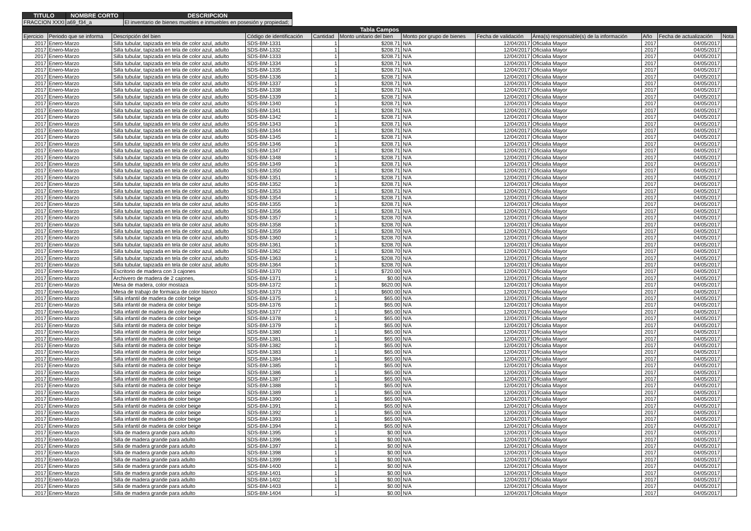| TITULO | NOMBRE CORTO | DESCRIPCION |
| --- | --- | --- |
| FRACCION XXXI | a69_f34_a | El inventario de bienes muebles e inmuebles en posesión y propiedad; |
| Tabla Campos | | | | | | | | | | | |
| Ejercicio | Periodo que se informa | Descripción del bien | Código de identificación | Cantidad | Monto unitario del bien | Monto por grupo de bienes | Fecha de validación | Área(s) responsable(s) de la información | Año | Fecha de actualización | Nota |
| 2017 | Enero-Marzo | Silla tubular, tapizada en tela de color azul, adulto | SDS-BM-1331 | 1 | $208.71 | N/A | 12/04/2017 | Oficialia Mayor | 2017 | 04/05/2017 | |
| 2017 | Enero-Marzo | Silla tubular, tapizada en tela de color azul, adulto | SDS-BM-1332 | 1 | $208.71 | N/A | 12/04/2017 | Oficialia Mayor | 2017 | 04/05/2017 | |
| 2017 | Enero-Marzo | Silla tubular, tapizada en tela de color azul, adulto | SDS-BM-1333 | 1 | $208.71 | N/A | 12/04/2017 | Oficialia Mayor | 2017 | 04/05/2017 | |
| 2017 | Enero-Marzo | Silla tubular, tapizada en tela de color azul, adulto | SDS-BM-1334 | 1 | $208.71 | N/A | 12/04/2017 | Oficialia Mayor | 2017 | 04/05/2017 | |
| 2017 | Enero-Marzo | Silla tubular, tapizada en tela de color azul, adulto | SDS-BM-1335 | 1 | $208.71 | N/A | 12/04/2017 | Oficialia Mayor | 2017 | 04/05/2017 | |
| 2017 | Enero-Marzo | Silla tubular, tapizada en tela de color azul, adulto | SDS-BM-1336 | 1 | $208.71 | N/A | 12/04/2017 | Oficialia Mayor | 2017 | 04/05/2017 | |
| 2017 | Enero-Marzo | Silla tubular, tapizada en tela de color azul, adulto | SDS-BM-1337 | 1 | $208.71 | N/A | 12/04/2017 | Oficialia Mayor | 2017 | 04/05/2017 | |
| 2017 | Enero-Marzo | Silla tubular, tapizada en tela de color azul, adulto | SDS-BM-1338 | 1 | $208.71 | N/A | 12/04/2017 | Oficialia Mayor | 2017 | 04/05/2017 | |
| 2017 | Enero-Marzo | Silla tubular, tapizada en tela de color azul, adulto | SDS-BM-1339 | 1 | $208.71 | N/A | 12/04/2017 | Oficialia Mayor | 2017 | 04/05/2017 | |
| 2017 | Enero-Marzo | Silla tubular, tapizada en tela de color azul, adulto | SDS-BM-1340 | 1 | $208.71 | N/A | 12/04/2017 | Oficialia Mayor | 2017 | 04/05/2017 | |
| 2017 | Enero-Marzo | Silla tubular, tapizada en tela de color azul, adulto | SDS-BM-1341 | 1 | $208.71 | N/A | 12/04/2017 | Oficialia Mayor | 2017 | 04/05/2017 | |
| 2017 | Enero-Marzo | Silla tubular, tapizada en tela de color azul, adulto | SDS-BM-1342 | 1 | $208.71 | N/A | 12/04/2017 | Oficialia Mayor | 2017 | 04/05/2017 | |
| 2017 | Enero-Marzo | Silla tubular, tapizada en tela de color azul, adulto | SDS-BM-1343 | 1 | $208.71 | N/A | 12/04/2017 | Oficialia Mayor | 2017 | 04/05/2017 | |
| 2017 | Enero-Marzo | Silla tubular, tapizada en tela de color azul, adulto | SDS-BM-1344 | 1 | $208.71 | N/A | 12/04/2017 | Oficialia Mayor | 2017 | 04/05/2017 | |
| 2017 | Enero-Marzo | Silla tubular, tapizada en tela de color azul, adulto | SDS-BM-1345 | 1 | $208.71 | N/A | 12/04/2017 | Oficialia Mayor | 2017 | 04/05/2017 | |
| 2017 | Enero-Marzo | Silla tubular, tapizada en tela de color azul, adulto | SDS-BM-1346 | 1 | $208.71 | N/A | 12/04/2017 | Oficialia Mayor | 2017 | 04/05/2017 | |
| 2017 | Enero-Marzo | Silla tubular, tapizada en tela de color azul, adulto | SDS-BM-1347 | 1 | $208.71 | N/A | 12/04/2017 | Oficialia Mayor | 2017 | 04/05/2017 | |
| 2017 | Enero-Marzo | Silla tubular, tapizada en tela de color azul, adulto | SDS-BM-1348 | 1 | $208.71 | N/A | 12/04/2017 | Oficialia Mayor | 2017 | 04/05/2017 | |
| 2017 | Enero-Marzo | Silla tubular, tapizada en tela de color azul, adulto | SDS-BM-1349 | 1 | $208.71 | N/A | 12/04/2017 | Oficialia Mayor | 2017 | 04/05/2017 | |
| 2017 | Enero-Marzo | Silla tubular, tapizada en tela de color azul, adulto | SDS-BM-1350 | 1 | $208.71 | N/A | 12/04/2017 | Oficialia Mayor | 2017 | 04/05/2017 | |
| 2017 | Enero-Marzo | Silla tubular, tapizada en tela de color azul, adulto | SDS-BM-1351 | 1 | $208.71 | N/A | 12/04/2017 | Oficialia Mayor | 2017 | 04/05/2017 | |
| 2017 | Enero-Marzo | Silla tubular, tapizada en tela de color azul, adulto | SDS-BM-1352 | 1 | $208.71 | N/A | 12/04/2017 | Oficialia Mayor | 2017 | 04/05/2017 | |
| 2017 | Enero-Marzo | Silla tubular, tapizada en tela de color azul, adulto | SDS-BM-1353 | 1 | $208.71 | N/A | 12/04/2017 | Oficialia Mayor | 2017 | 04/05/2017 | |
| 2017 | Enero-Marzo | Silla tubular, tapizada en tela de color azul, adulto | SDS-BM-1354 | 1 | $208.71 | N/A | 12/04/2017 | Oficialia Mayor | 2017 | 04/05/2017 | |
| 2017 | Enero-Marzo | Silla tubular, tapizada en tela de color azul, adulto | SDS-BM-1355 | 1 | $208.71 | N/A | 12/04/2017 | Oficialia Mayor | 2017 | 04/05/2017 | |
| 2017 | Enero-Marzo | Silla tubular, tapizada en tela de color azul, adulto | SDS-BM-1356 | 1 | $208.71 | N/A | 12/04/2017 | Oficialia Mayor | 2017 | 04/05/2017 | |
| 2017 | Enero-Marzo | Silla tubular, tapizada en tela de color azul, adulto | SDS-BM-1357 | 1 | $208.70 | N/A | 12/04/2017 | Oficialia Mayor | 2017 | 04/05/2017 | |
| 2017 | Enero-Marzo | Silla tubular, tapizada en tela de color azul, adulto | SDS-BM-1358 | 1 | $208.70 | N/A | 12/04/2017 | Oficialia Mayor | 2017 | 04/05/2017 | |
| 2017 | Enero-Marzo | Silla tubular, tapizada en tela de color azul, adulto | SDS-BM-1359 | 1 | $208.70 | N/A | 12/04/2017 | Oficialia Mayor | 2017 | 04/05/2017 | |
| 2017 | Enero-Marzo | Silla tubular, tapizada en tela de color azul, adulto | SDS-BM-1360 | 1 | $208.70 | N/A | 12/04/2017 | Oficialia Mayor | 2017 | 04/05/2017 | |
| 2017 | Enero-Marzo | Silla tubular, tapizada en tela de color azul, adulto | SDS-BM-1361 | 1 | $208.70 | N/A | 12/04/2017 | Oficialia Mayor | 2017 | 04/05/2017 | |
| 2017 | Enero-Marzo | Silla tubular, tapizada en tela de color azul, adulto | SDS-BM-1362 | 1 | $208.70 | N/A | 12/04/2017 | Oficialia Mayor | 2017 | 04/05/2017 | |
| 2017 | Enero-Marzo | Silla tubular, tapizada en tela de color azul, adulto | SDS-BM-1363 | 1 | $208.70 | N/A | 12/04/2017 | Oficialia Mayor | 2017 | 04/05/2017 | |
| 2017 | Enero-Marzo | Silla tubular, tapizada en tela de color azul, adulto | SDS-BM-1364 | 1 | $208.70 | N/A | 12/04/2017 | Oficialia Mayor | 2017 | 04/05/2017 | |
| 2017 | Enero-Marzo | Escritorio de madera con 3 cajones | SDS-BM-1370 | 1 | $720.00 | N/A | 12/04/2017 | Oficialia Mayor | 2017 | 04/05/2017 | |
| 2017 | Enero-Marzo | Archivero de madera de 2 cajones, | SDS-BM-1371 | 1 | $0.00 | N/A | 12/04/2017 | Oficialia Mayor | 2017 | 04/05/2017 | |
| 2017 | Enero-Marzo | Mesa de madera, color mostaza | SDS-BM-1372 | 1 | $620.00 | N/A | 12/04/2017 | Oficialia Mayor | 2017 | 04/05/2017 | |
| 2017 | Enero-Marzo | Mesa de trabajo de formaica de color blanco | SDS-BM-1373 | 1 | $600.00 | N/A | 12/04/2017 | Oficialia Mayor | 2017 | 04/05/2017 | |
| 2017 | Enero-Marzo | Silla infantil de madera de color beige | SDS-BM-1375 | 1 | $65.00 | N/A | 12/04/2017 | Oficialia Mayor | 2017 | 04/05/2017 | |
| 2017 | Enero-Marzo | Silla infantil de madera de color beige | SDS-BM-1376 | 1 | $65.00 | N/A | 12/04/2017 | Oficialia Mayor | 2017 | 04/05/2017 | |
| 2017 | Enero-Marzo | Silla infantil de madera de color beige | SDS-BM-1377 | 1 | $65.00 | N/A | 12/04/2017 | Oficialia Mayor | 2017 | 04/05/2017 | |
| 2017 | Enero-Marzo | Silla infantil de madera de color beige | SDS-BM-1378 | 1 | $65.00 | N/A | 12/04/2017 | Oficialia Mayor | 2017 | 04/05/2017 | |
| 2017 | Enero-Marzo | Silla infantil de madera de color beige | SDS-BM-1379 | 1 | $65.00 | N/A | 12/04/2017 | Oficialia Mayor | 2017 | 04/05/2017 | |
| 2017 | Enero-Marzo | Silla infantil de madera de color beige | SDS-BM-1380 | 1 | $65.00 | N/A | 12/04/2017 | Oficialia Mayor | 2017 | 04/05/2017 | |
| 2017 | Enero-Marzo | Silla infantil de madera de color beige | SDS-BM-1381 | 1 | $65.00 | N/A | 12/04/2017 | Oficialia Mayor | 2017 | 04/05/2017 | |
| 2017 | Enero-Marzo | Silla infantil de madera de color beige | SDS-BM-1382 | 1 | $65.00 | N/A | 12/04/2017 | Oficialia Mayor | 2017 | 04/05/2017 | |
| 2017 | Enero-Marzo | Silla infantil de madera de color beige | SDS-BM-1383 | 1 | $65.00 | N/A | 12/04/2017 | Oficialia Mayor | 2017 | 04/05/2017 | |
| 2017 | Enero-Marzo | Silla infantil de madera de color beige | SDS-BM-1384 | 1 | $65.00 | N/A | 12/04/2017 | Oficialia Mayor | 2017 | 04/05/2017 | |
| 2017 | Enero-Marzo | Silla infantil de madera de color beige | SDS-BM-1385 | 1 | $65.00 | N/A | 12/04/2017 | Oficialia Mayor | 2017 | 04/05/2017 | |
| 2017 | Enero-Marzo | Silla infantil de madera de color beige | SDS-BM-1386 | 1 | $65.00 | N/A | 12/04/2017 | Oficialia Mayor | 2017 | 04/05/2017 | |
| 2017 | Enero-Marzo | Silla infantil de madera de color beige | SDS-BM-1387 | 1 | $65.00 | N/A | 12/04/2017 | Oficialia Mayor | 2017 | 04/05/2017 | |
| 2017 | Enero-Marzo | Silla infantil de madera de color beige | SDS-BM-1388 | 1 | $65.00 | N/A | 12/04/2017 | Oficialia Mayor | 2017 | 04/05/2017 | |
| 2017 | Enero-Marzo | Silla infantil de madera de color beige | SDS-BM-1389 | 1 | $65.00 | N/A | 12/04/2017 | Oficialia Mayor | 2017 | 04/05/2017 | |
| 2017 | Enero-Marzo | Silla infantil de madera de color beige | SDS-BM-1390 | 1 | $65.00 | N/A | 12/04/2017 | Oficialia Mayor | 2017 | 04/05/2017 | |
| 2017 | Enero-Marzo | Silla infantil de madera de color beige | SDS-BM-1391 | 1 | $65.00 | N/A | 12/04/2017 | Oficialia Mayor | 2017 | 04/05/2017 | |
| 2017 | Enero-Marzo | Silla infantil de madera de color beige | SDS-BM-1392 | 1 | $65.00 | N/A | 12/04/2017 | Oficialia Mayor | 2017 | 04/05/2017 | |
| 2017 | Enero-Marzo | Silla infantil de madera de color beige | SDS-BM-1393 | 1 | $65.00 | N/A | 12/04/2017 | Oficialia Mayor | 2017 | 04/05/2017 | |
| 2017 | Enero-Marzo | Silla infantil de madera de color beige | SDS-BM-1394 | 1 | $65.00 | N/A | 12/04/2017 | Oficialia Mayor | 2017 | 04/05/2017 | |
| 2017 | Enero-Marzo | Silla de madera grande para adulto | SDS-BM-1395 | 1 | $0.00 | N/A | 12/04/2017 | Oficialia Mayor | 2017 | 04/05/2017 | |
| 2017 | Enero-Marzo | Silla de madera grande para adulto | SDS-BM-1396 | 1 | $0.00 | N/A | 12/04/2017 | Oficialia Mayor | 2017 | 04/05/2017 | |
| 2017 | Enero-Marzo | Silla de madera grande para adulto | SDS-BM-1397 | 1 | $0.00 | N/A | 12/04/2017 | Oficialia Mayor | 2017 | 04/05/2017 | |
| 2017 | Enero-Marzo | Silla de madera grande para adulto | SDS-BM-1398 | 1 | $0.00 | N/A | 12/04/2017 | Oficialia Mayor | 2017 | 04/05/2017 | |
| 2017 | Enero-Marzo | Silla de madera grande para adulto | SDS-BM-1399 | 1 | $0.00 | N/A | 12/04/2017 | Oficialia Mayor | 2017 | 04/05/2017 | |
| 2017 | Enero-Marzo | Silla de madera grande para adulto | SDS-BM-1400 | 1 | $0.00 | N/A | 12/04/2017 | Oficialia Mayor | 2017 | 04/05/2017 | |
| 2017 | Enero-Marzo | Silla de madera grande para adulto | SDS-BM-1401 | 1 | $0.00 | N/A | 12/04/2017 | Oficialia Mayor | 2017 | 04/05/2017 | |
| 2017 | Enero-Marzo | Silla de madera grande para adulto | SDS-BM-1402 | 1 | $0.00 | N/A | 12/04/2017 | Oficialia Mayor | 2017 | 04/05/2017 | |
| 2017 | Enero-Marzo | Silla de madera grande para adulto | SDS-BM-1403 | 1 | $0.00 | N/A | 12/04/2017 | Oficialia Mayor | 2017 | 04/05/2017 | |
| 2017 | Enero-Marzo | Silla de madera grande para adulto | SDS-BM-1404 | 1 | $0.00 | N/A | 12/04/2017 | Oficialia Mayor | 2017 | 04/05/2017 | |